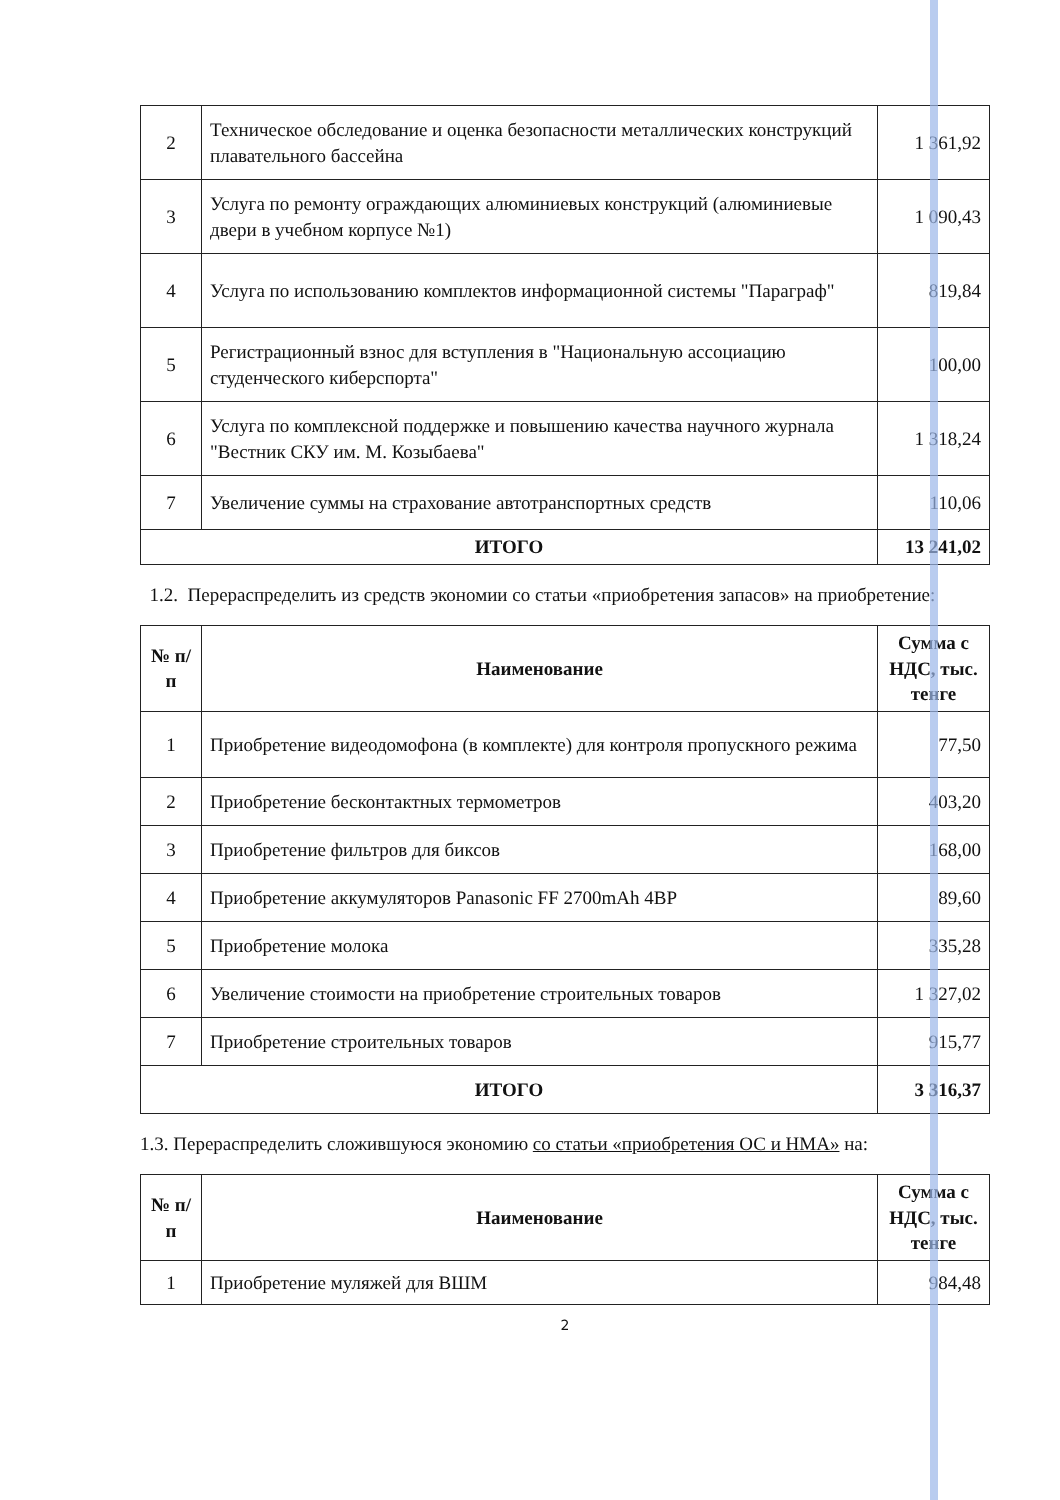| 2 | Техническое обследование и оценка безопасности металлических конструкций плавательного бассейна | 1 361,92 |
| 3 | Услуга по ремонту ограждающих алюминиевых конструкций (алюминиевые двери в учебном корпусе №1) | 1 090,43 |
| 4 | Услуга по использованию комплектов информационной системы "Параграф" | 819,84 |
| 5 | Регистрационный взнос для вступления в "Национальную ассоциацию студенческого киберспорта" | 100,00 |
| 6 | Услуга по комплексной поддержке и повышению качества научного журнала "Вестник СКУ им. М. Козыбаева" | 1 318,24 |
| 7 | Увеличение суммы на страхование автотранспортных средств | 110,06 |
| ИТОГО | | 13 241,02 |
1.2. Перераспределить из средств экономии со статьи «приобретения запасов» на приобретение:
| № п/п | Наименование | Сумма с НДС, тыс. тенге |
| --- | --- | --- |
| 1 | Приобретение видеодомофона (в комплекте) для контроля пропускного режима | 77,50 |
| 2 | Приобретение бесконтактных термометров | 403,20 |
| 3 | Приобретение фильтров для биксов | 168,00 |
| 4 | Приобретение аккумуляторов Panasonic FF 2700mAh 4BP | 89,60 |
| 5 | Приобретение молока | 335,28 |
| 6 | Увеличение стоимости на приобретение строительных товаров | 1 327,02 |
| 7 | Приобретение строительных товаров | 915,77 |
| ИТОГО | | 3 316,37 |
1.3. Перераспределить сложившуюся экономию со статьи «приобретения ОС и НМА» на:
| № п/п | Наименование | Сумма с НДС, тыс. тенге |
| --- | --- | --- |
| 1 | Приобретение муляжей для ВШМ | 984,48 |
2